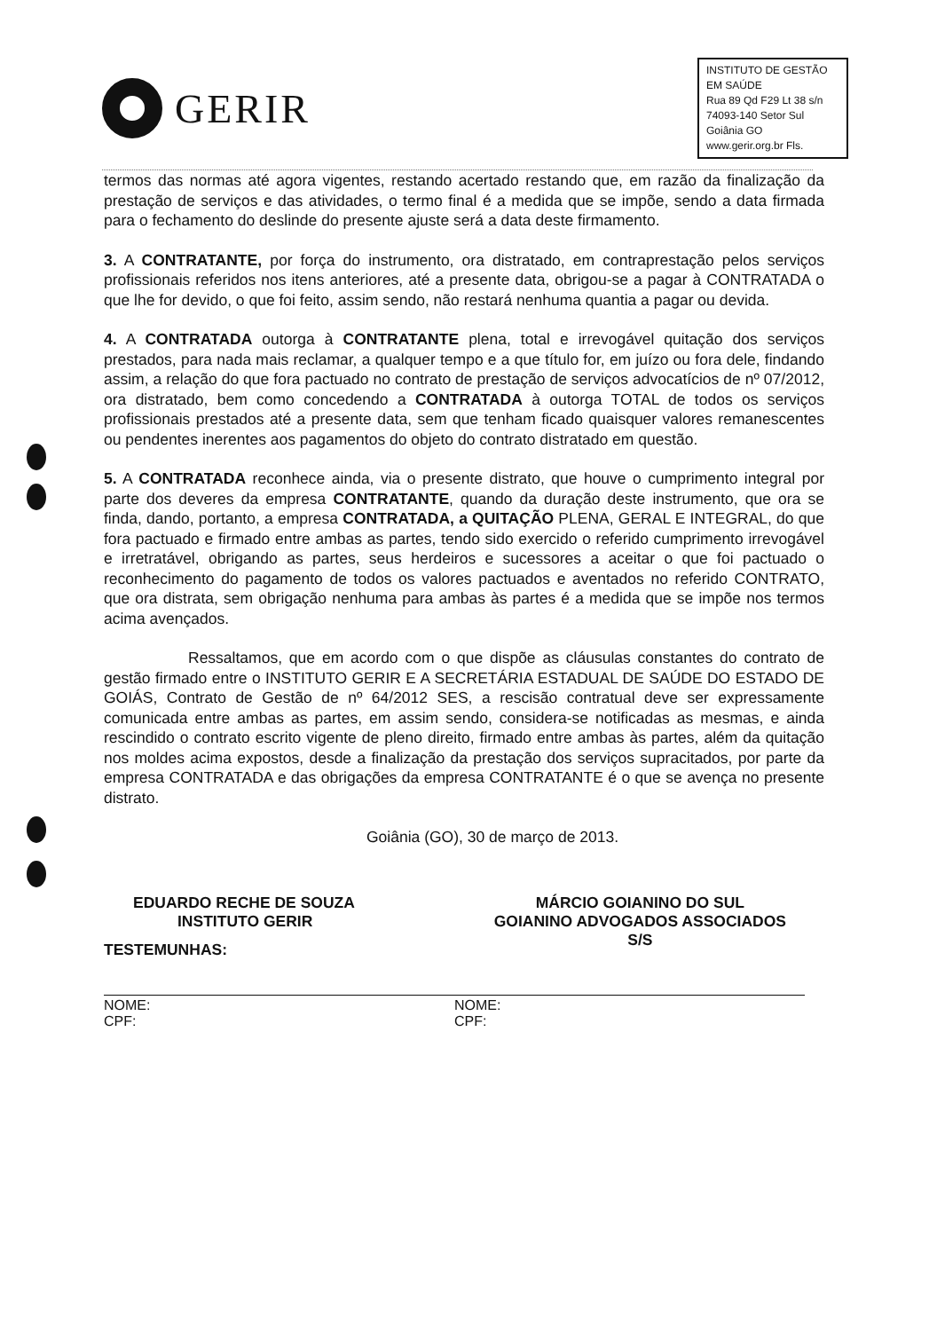GERIR
INSTITUTO DE GESTÃO EM SAÚDE
Rua 89 Qd F29 Lt 38 s/n
74093-140 Setor Sul Goiânia GO
www.gerir.org.br Fls.
termos das normas até agora vigentes, restando acertado restando que, em razão da finalização da prestação de serviços e das atividades, o termo final é a medida que se impõe, sendo a data firmada para o fechamento do deslinde do presente ajuste será a data deste firmamento.
3. A CONTRATANTE, por força do instrumento, ora distratado, em contraprestação pelos serviços profissionais referidos nos itens anteriores, até a presente data, obrigou-se a pagar à CONTRATADA o que lhe for devido, o que foi feito, assim sendo, não restará nenhuma quantia a pagar ou devida.
4. A CONTRATADA outorga à CONTRATANTE plena, total e irrevogável quitação dos serviços prestados, para nada mais reclamar, a qualquer tempo e a que título for, em juízo ou fora dele, findando assim, a relação do que fora pactuado no contrato de prestação de serviços advocatícios de nº 07/2012, ora distratado, bem como concedendo a CONTRATADA à outorga TOTAL de todos os serviços profissionais prestados até a presente data, sem que tenham ficado quaisquer valores remanescentes ou pendentes inerentes aos pagamentos do objeto do contrato distratado em questão.
5. A CONTRATADA reconhece ainda, via o presente distrato, que houve o cumprimento integral por parte dos deveres da empresa CONTRATANTE, quando da duração deste instrumento, que ora se finda, dando, portanto, a empresa CONTRATADA, a QUITAÇÃO PLENA, GERAL E INTEGRAL, do que fora pactuado e firmado entre ambas as partes, tendo sido exercido o referido cumprimento irrevogável e irretratável, obrigando as partes, seus herdeiros e sucessores a aceitar o que foi pactuado o reconhecimento do pagamento de todos os valores pactuados e aventados no referido CONTRATO, que ora distrata, sem obrigação nenhuma para ambas às partes é a medida que se impõe nos termos acima avençados.
Ressaltamos, que em acordo com o que dispõe as cláusulas constantes do contrato de gestão firmado entre o INSTITUTO GERIR E A SECRETÁRIA ESTADUAL DE SAÚDE DO ESTADO DE GOIÁS, Contrato de Gestão de nº 64/2012 SES, a rescisão contratual deve ser expressamente comunicada entre ambas as partes, em assim sendo, considera-se notificadas as mesmas, e ainda rescindido o contrato escrito vigente de pleno direito, firmado entre ambas às partes, além da quitação nos moldes acima expostos, desde a finalização da prestação dos serviços supracitados, por parte da empresa CONTRATADA e das obrigações da empresa CONTRATANTE é o que se avença no presente distrato.
Goiânia (GO), 30 de março de 2013.
EDUARDO RECHE DE SOUZA
INSTITUTO GERIR
MÁRCIO GOIANINO DO SUL
GOIANINO ADVOGADOS ASSOCIADOS
S/S
TESTEMUNHAS:
NOME:
CPF:
NOME:
CPF: